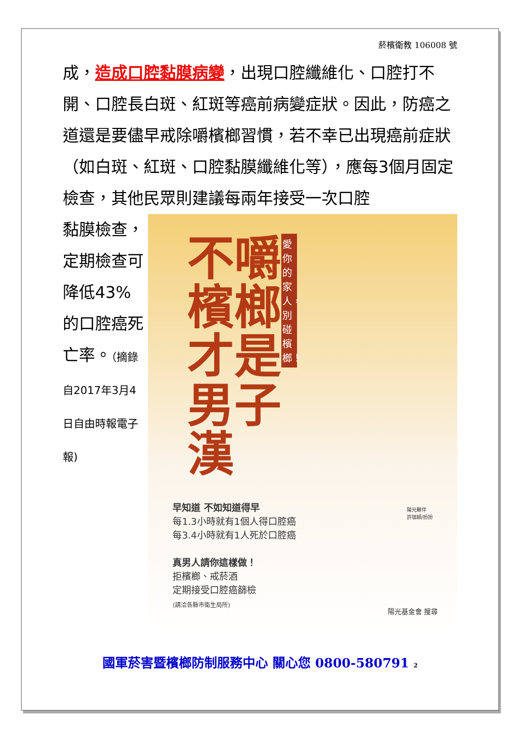菸檳衛教 106008 號
成，造成口腔黏膜病變，出現口腔纖維化、口腔打不開、口腔長白斑、紅斑等癌前病變症狀。因此，防癌之道還是要儘早戒除嚼檳榔習慣，若不幸已出現癌前症狀（如白斑、紅斑、口腔黏膜纖維化等），應每3個月固定檢查，其他民眾則建議每兩年接受一次口腔
黏膜檢查，定期檢查可降低43%的口腔癌死亡率。（摘錄自2017年3月4日自由時報電子報)
不嚼檳榔 才是男子漢
愛你的家人，別碰檳榔！
早知道 不如知道得早
每1.3小時就有1個人得口腔癌
每3.4小時就有1人死於口腔癌
真男人請你這樣做！
拒檳榔、戒菸酒
定期接受口腔癌篩檢
(請洽各縣市衛生局所)
陽光基金會 搜尋
陽光夥伴
許珈穎/扮扮
國軍菸害暨檳榔防制服務中心 關心您 0800-580791 2